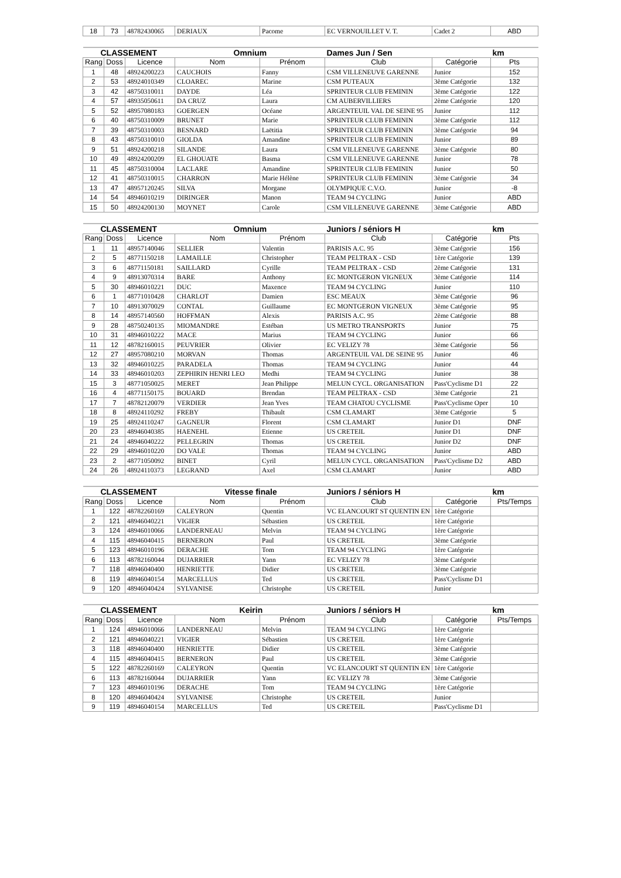| 18 | 73 | 48782430065 | DERIAUX | Pacome | EC VERNOUILLET V. T. | Cadet 2 | ABD |
| CLASSEMENT | | | Omnium | | Dames Jun / Sen | | km |
| --- | --- | --- | --- | --- | --- | --- | --- |
| Rang | Doss | Licence | Nom | Prénom | Club | Catégorie | Pts |
| 1 | 48 | 48924200223 | CAUCHOIS | Fanny | CSM VILLENEUVE GARENNE | Junior | 152 |
| 2 | 53 | 48924010349 | CLOAREC | Marine | CSM PUTEAUX | 3ème Catégorie | 132 |
| 3 | 42 | 48750310011 | DAYDE | Léa | SPRINTEUR CLUB FEMININ | 3ème Catégorie | 122 |
| 4 | 57 | 48935050611 | DA CRUZ | Laura | CM AUBERVILLIERS | 2ème Catégorie | 120 |
| 5 | 52 | 48957080183 | GOERGEN | Océane | ARGENTEUIL VAL DE SEINE 95 | Junior | 112 |
| 6 | 40 | 48750310009 | BRUNET | Marie | SPRINTEUR CLUB FEMININ | 3ème Catégorie | 112 |
| 7 | 39 | 48750310003 | BESNARD | Laëtitia | SPRINTEUR CLUB FEMININ | 3ème Catégorie | 94 |
| 8 | 43 | 48750310010 | GIOLDA | Amandine | SPRINTEUR CLUB FEMININ | Junior | 89 |
| 9 | 51 | 48924200218 | SILANDE | Laura | CSM VILLENEUVE GARENNE | 3ème Catégorie | 80 |
| 10 | 49 | 48924200209 | EL GHOUATE | Basma | CSM VILLENEUVE GARENNE | Junior | 78 |
| 11 | 45 | 48750310004 | LACLARE | Amandine | SPRINTEUR CLUB FEMININ | Junior | 50 |
| 12 | 41 | 48750310015 | CHARRON | Marie Hélène | SPRINTEUR CLUB FEMININ | 3ème Catégorie | 34 |
| 13 | 47 | 48957120245 | SILVA | Morgane | OLYMPIQUE C.V.O. | Junior | -8 |
| 14 | 54 | 48946010219 | DIRINGER | Manon | TEAM 94 CYCLING | Junior | ABD |
| 15 | 50 | 48924200130 | MOYNET | Carole | CSM VILLENEUVE GARENNE | 3ème Catégorie | ABD |
| CLASSEMENT | | | Omnium | | Juniors / séniors H | | km |
| --- | --- | --- | --- | --- | --- | --- | --- |
| Rang | Doss | Licence | Nom | Prénom | Club | Catégorie | Pts |
| 1 | 11 | 48957140046 | SELLIER | Valentin | PARISIS A.C. 95 | 3ème Catégorie | 156 |
| 2 | 5 | 48771150218 | LAMAILLE | Christopher | TEAM PELTRAX - CSD | 1ère Catégorie | 139 |
| 3 | 6 | 48771150181 | SAILLARD | Cyrille | TEAM PELTRAX - CSD | 2ème Catégorie | 131 |
| 4 | 9 | 48913070314 | BARE | Anthony | EC MONTGERON VIGNEUX | 3ème Catégorie | 114 |
| 5 | 30 | 48946010221 | DUC | Maxence | TEAM 94 CYCLING | Junior | 110 |
| 6 | 1 | 48771010428 | CHARLOT | Damien | ESC MEAUX | 3ème Catégorie | 96 |
| 7 | 10 | 48913070029 | CONTAL | Guillaume | EC MONTGERON VIGNEUX | 3ème Catégorie | 95 |
| 8 | 14 | 48957140560 | HOFFMAN | Alexis | PARISIS A.C. 95 | 2ème Catégorie | 88 |
| 9 | 28 | 48750240135 | MIOMANDRE | Estéban | US METRO TRANSPORTS | Junior | 75 |
| 10 | 31 | 48946010222 | MACE | Marius | TEAM 94 CYCLING | Junior | 66 |
| 11 | 12 | 48782160015 | PEUVRIER | Olivier | EC VELIZY 78 | 3ème Catégorie | 56 |
| 12 | 27 | 48957080210 | MORVAN | Thomas | ARGENTEUIL VAL DE SEINE 95 | Junior | 46 |
| 13 | 32 | 48946010225 | PARADELA | Thomas | TEAM 94 CYCLING | Junior | 44 |
| 14 | 33 | 48946010203 | ZEPHIRIN HENRI LEO | Medhi | TEAM 94 CYCLING | Junior | 38 |
| 15 | 3 | 48771050025 | MERET | Jean Philippe | MELUN CYCL. ORGANISATION | Pass'Cyclisme D1 | 22 |
| 16 | 4 | 48771150175 | BOUARD | Brendan | TEAM PELTRAX - CSD | 3ème Catégorie | 21 |
| 17 | 7 | 48782120079 | VERDIER | Jean Yves | TEAM CHATOU CYCLISME | Pass'Cyclisme Oper | 10 |
| 18 | 8 | 48924110292 | FREBY | Thibault | CSM CLAMART | 3ème Catégorie | 5 |
| 19 | 25 | 48924110247 | GAGNEUR | Florent | CSM CLAMART | Junior D1 | DNF |
| 20 | 23 | 48946040385 | HAENEHL | Etienne | US CRETEIL | Junior D1 | DNF |
| 21 | 24 | 48946040222 | PELLEGRIN | Thomas | US CRETEIL | Junior D2 | DNF |
| 22 | 29 | 48946010220 | DO VALE | Thomas | TEAM 94 CYCLING | Junior | ABD |
| 23 | 2 | 48771050092 | BINET | Cyril | MELUN CYCL. ORGANISATION | Pass'Cyclisme D2 | ABD |
| 24 | 26 | 48924110373 | LEGRAND | Axel | CSM CLAMART | Junior | ABD |
| CLASSEMENT | | | Vitesse finale | | Juniors / séniors H | | km |
| --- | --- | --- | --- | --- | --- | --- | --- |
| Rang | Doss | Licence | Nom | Prénom | Club | Catégorie | Pts/Temps |
| 1 | 122 | 48782260169 | CALEYRON | Quentin | VC ELANCOURT ST QUENTIN EN | 1ère Catégorie | |
| 2 | 121 | 48946040221 | VIGIER | Sébastien | US CRETEIL | 1ère Catégorie | |
| 3 | 124 | 48946010066 | LANDERNEAU | Melvin | TEAM 94 CYCLING | 1ère Catégorie | |
| 4 | 115 | 48946040415 | BERNERON | Paul | US CRETEIL | 3ème Catégorie | |
| 5 | 123 | 48946010196 | DERACHE | Tom | TEAM 94 CYCLING | 1ère Catégorie | |
| 6 | 113 | 48782160044 | DUJARRIER | Yann | EC VELIZY 78 | 3ème Catégorie | |
| 7 | 118 | 48946040400 | HENRIETTE | Didier | US CRETEIL | 3ème Catégorie | |
| 8 | 119 | 48946040154 | MARCELLUS | Ted | US CRETEIL | Pass'Cyclisme D1 | |
| 9 | 120 | 48946040424 | SYLVANISE | Christophe | US CRETEIL | Junior | |
| CLASSEMENT | | | Keirin | | Juniors / séniors H | | km |
| --- | --- | --- | --- | --- | --- | --- | --- |
| Rang | Doss | Licence | Nom | Prénom | Club | Catégorie | Pts/Temps |
| 1 | 124 | 48946010066 | LANDERNEAU | Melvin | TEAM 94 CYCLING | 1ère Catégorie | |
| 2 | 121 | 48946040221 | VIGIER | Sébastien | US CRETEIL | 1ère Catégorie | |
| 3 | 118 | 48946040400 | HENRIETTE | Didier | US CRETEIL | 3ème Catégorie | |
| 4 | 115 | 48946040415 | BERNERON | Paul | US CRETEIL | 3ème Catégorie | |
| 5 | 122 | 48782260169 | CALEYRON | Quentin | VC ELANCOURT ST QUENTIN EN | 1ère Catégorie | |
| 6 | 113 | 48782160044 | DUJARRIER | Yann | EC VELIZY 78 | 3ème Catégorie | |
| 7 | 123 | 48946010196 | DERACHE | Tom | TEAM 94 CYCLING | 1ère Catégorie | |
| 8 | 120 | 48946040424 | SYLVANISE | Christophe | US CRETEIL | Junior | |
| 9 | 119 | 48946040154 | MARCELLUS | Ted | US CRETEIL | Pass'Cyclisme D1 | |